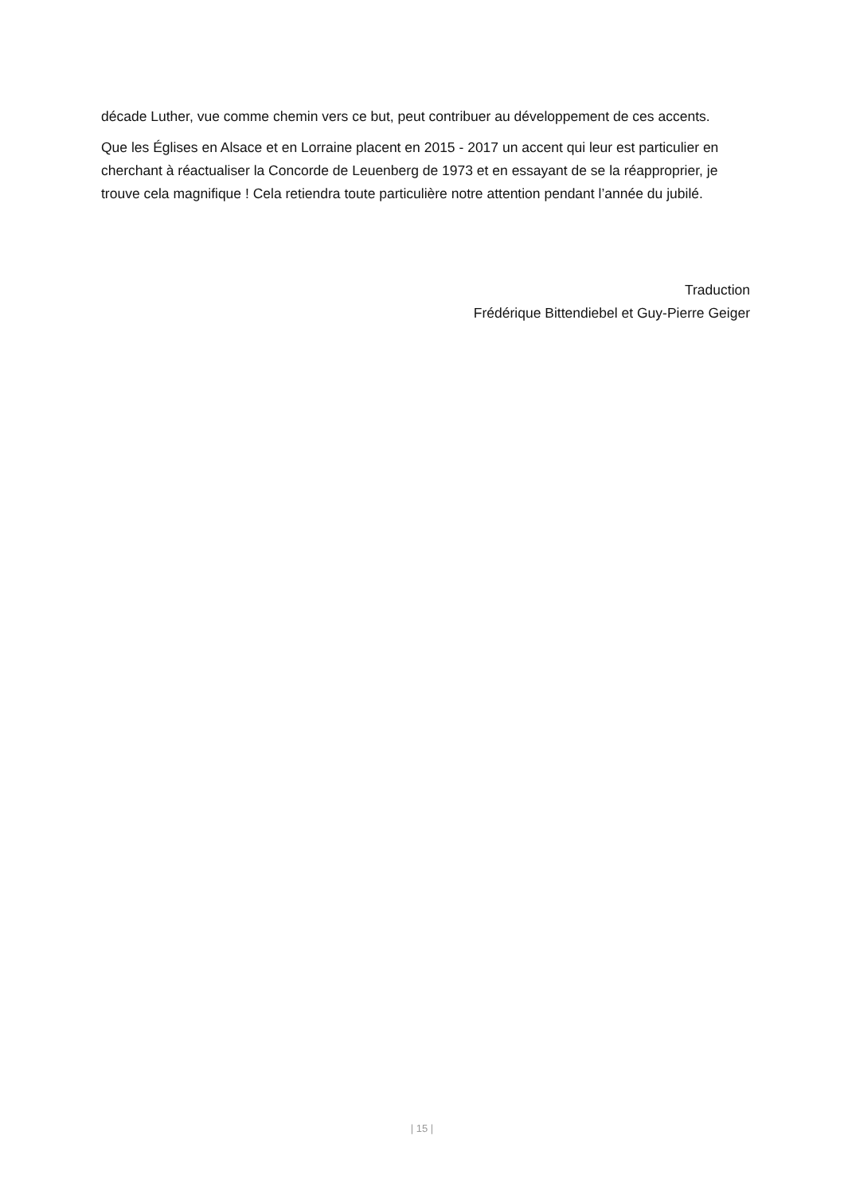décade Luther, vue comme chemin vers ce but, peut contribuer au développement de ces accents.
Que les Églises en Alsace et en Lorraine placent en 2015 - 2017 un accent qui leur est particulier en cherchant à réactualiser la Concorde de Leuenberg de 1973 et en essayant de se la réapproprier, je trouve cela magnifique ! Cela retiendra toute particulière notre attention pendant l’année du jubilé.
Traduction
Frédérique Bittendiebel et Guy-Pierre Geiger
| 15 |